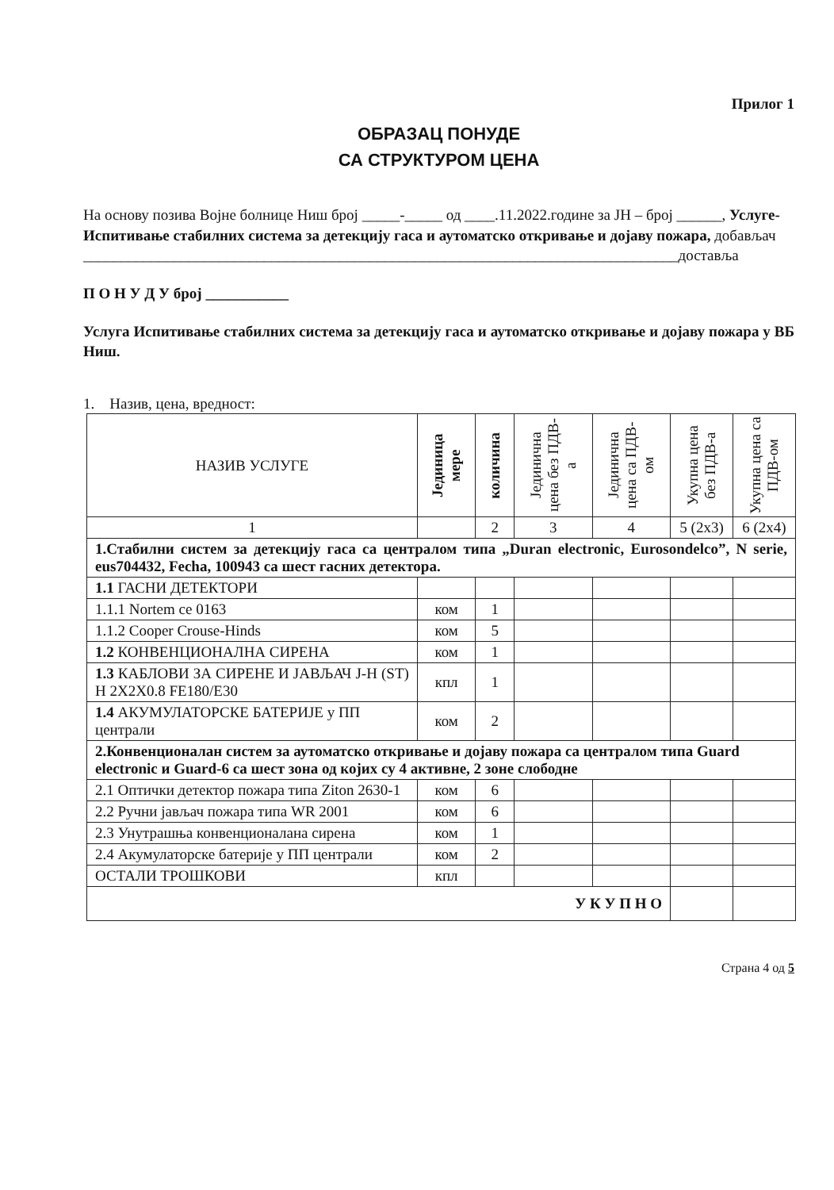Прилог 1
ОБРАЗАЦ ПОНУДЕ
СА СТРУКТУРОМ ЦЕНА
На основу позива Војне болнице Ниш број _____-_____ од ____.11.2022.године за ЈН – број ______, Услуге-Испитивање стабилних система за детекцију гаса и аутоматско откривање и дојаву пожара, добављач
_______________________________________________________________________________доставља
П О Н У Д У број ___________
Услуга Испитивање стабилних система за детекцију гаса и аутоматско откривање и дојаву пожара у ВБ Ниш.
1. Назив, цена, вредност:
| НАЗИВ УСЛУГЕ | Јединица мере | количина | Јединична цена без ПДВ-а | Јединична цена са ПДВ-ом | Укупна цена без ПДВ-а | Укупна цена са ПДВ-ом |
| --- | --- | --- | --- | --- | --- | --- |
| 1 | | 2 | 3 | 4 | 5 (2x3) | 6 (2x4) |
| 1.Стабилни систем за детекцију гаса са централом типа „Duran electronic, Eurosondelco”, N serie, eus704432, Fecha, 100943 са шест гасних детектора. | | | | | | |
| 1.1 ГАСНИ ДЕТЕКТОРИ | | | | | | |
| 1.1.1 Nortem ce 0163 | ком | 1 | | | | |
| 1.1.2 Cooper Crouse-Hinds | ком | 5 | | | | |
| 1.2 КОНВЕНЦИОНАЛНА СИРЕНА | ком | 1 | | | | |
| 1.3 КАБЛОВИ ЗА СИРЕНЕ И ЈАВЉАЧ J-H (ST) H 2X2X0.8 FE180/E30 | кпл | 1 | | | | |
| 1.4 АКУМУЛАТОРСКЕ БАТЕРИЈЕ у ПП централи | ком | 2 | | | | |
| 2.Конвенционалан систем за аутоматско откривање и дојаву пожара са централом типа Guard electronic и Guard-6 са шест зона од којих су 4 активне, 2 зоне слободне | | | | | | |
| 2.1 Оптички детектор пожара типа Ziton 2630-1 | ком | 6 | | | | |
| 2.2 Ручни јављач пожара типа WR 2001 | ком | 6 | | | | |
| 2.3 Унутрашња конвенционалана сирена | ком | 1 | | | | |
| 2.4 Акумулаторске батерије у ПП централи | ком | 2 | | | | |
| ОСТАЛИ ТРОШКОВИ | кпл | | | | | |
| У К У П Н О | | | | | | |
Страна 4 од 5